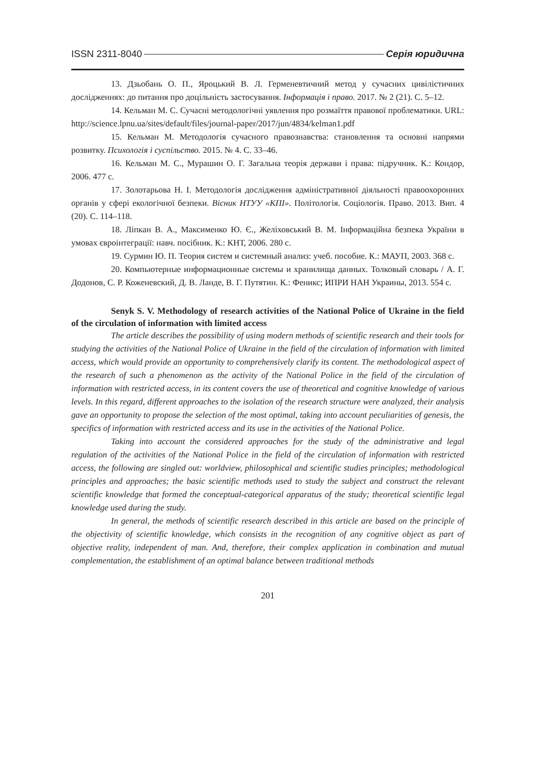ISSN 2311-8040 Серія юридична
13. Дзьобань О. П., Яроцький В. Л. Герменевтичний метод у сучасних цивілістичних дослідженнях: до питання про доцільність застосування. Інформація і право. 2017. № 2 (21). С. 5–12.
14. Кельман М. С. Сучасні методологічні уявлення про розмаїття правової проблематики. URL: http://science.lpnu.ua/sites/default/files/journal-paper/2017/jun/4834/kelman1.pdf
15. Кельман М. Методологія сучасного правознавства: становлення та основні напрями розвитку. Психологія і суспільство. 2015. № 4. С. 33–46.
16. Кельман М. С., Мурашин О. Г. Загальна теорія держави і права: підручник. К.: Кондор, 2006. 477 с.
17. Золотарьова Н. І. Методологія дослідження адміністративної діяльності правоохоронних органів у сфері екологічної безпеки. Вісник НТУУ «КПІ». Політологія. Соціологія. Право. 2013. Вип. 4 (20). С. 114–118.
18. Ліпкан В. А., Максименко Ю. Є., Желіховський В. М. Інформаційна безпека України в умовах євроінтеграції: навч. посібник. К.: КНТ, 2006. 280 с.
19. Сурмин Ю. П. Теория систем и системный анализ: учеб. пособие. К.: МАУП, 2003. 368 с.
20. Компьютерные информационные системы и хранилища данных. Толковый словарь / А. Г. Додонов, С. Р. Коженевский, Д. В. Ланде, В. Г. Путятин. К.: Феникс; ИПРИ НАН Украины, 2013. 554 с.
Senyk S. V. Methodology of research activities of the National Police of Ukraine in the field of the circulation of information with limited access
The article describes the possibility of using modern methods of scientific research and their tools for studying the activities of the National Police of Ukraine in the field of the circulation of information with limited access, which would provide an opportunity to comprehensively clarify its content. The methodological aspect of the research of such a phenomenon as the activity of the National Police in the field of the circulation of information with restricted access, in its content covers the use of theoretical and cognitive knowledge of various levels. In this regard, different approaches to the isolation of the research structure were analyzed, their analysis gave an opportunity to propose the selection of the most optimal, taking into account peculiarities of genesis, the specifics of information with restricted access and its use in the activities of the National Police.
Taking into account the considered approaches for the study of the administrative and legal regulation of the activities of the National Police in the field of the circulation of information with restricted access, the following are singled out: worldview, philosophical and scientific studies principles; methodological principles and approaches; the basic scientific methods used to study the subject and construct the relevant scientific knowledge that formed the conceptual-categorical apparatus of the study; theoretical scientific legal knowledge used during the study.
In general, the methods of scientific research described in this article are based on the principle of the objectivity of scientific knowledge, which consists in the recognition of any cognitive object as part of objective reality, independent of man. And, therefore, their complex application in combination and mutual complementation, the establishment of an optimal balance between traditional methods
201